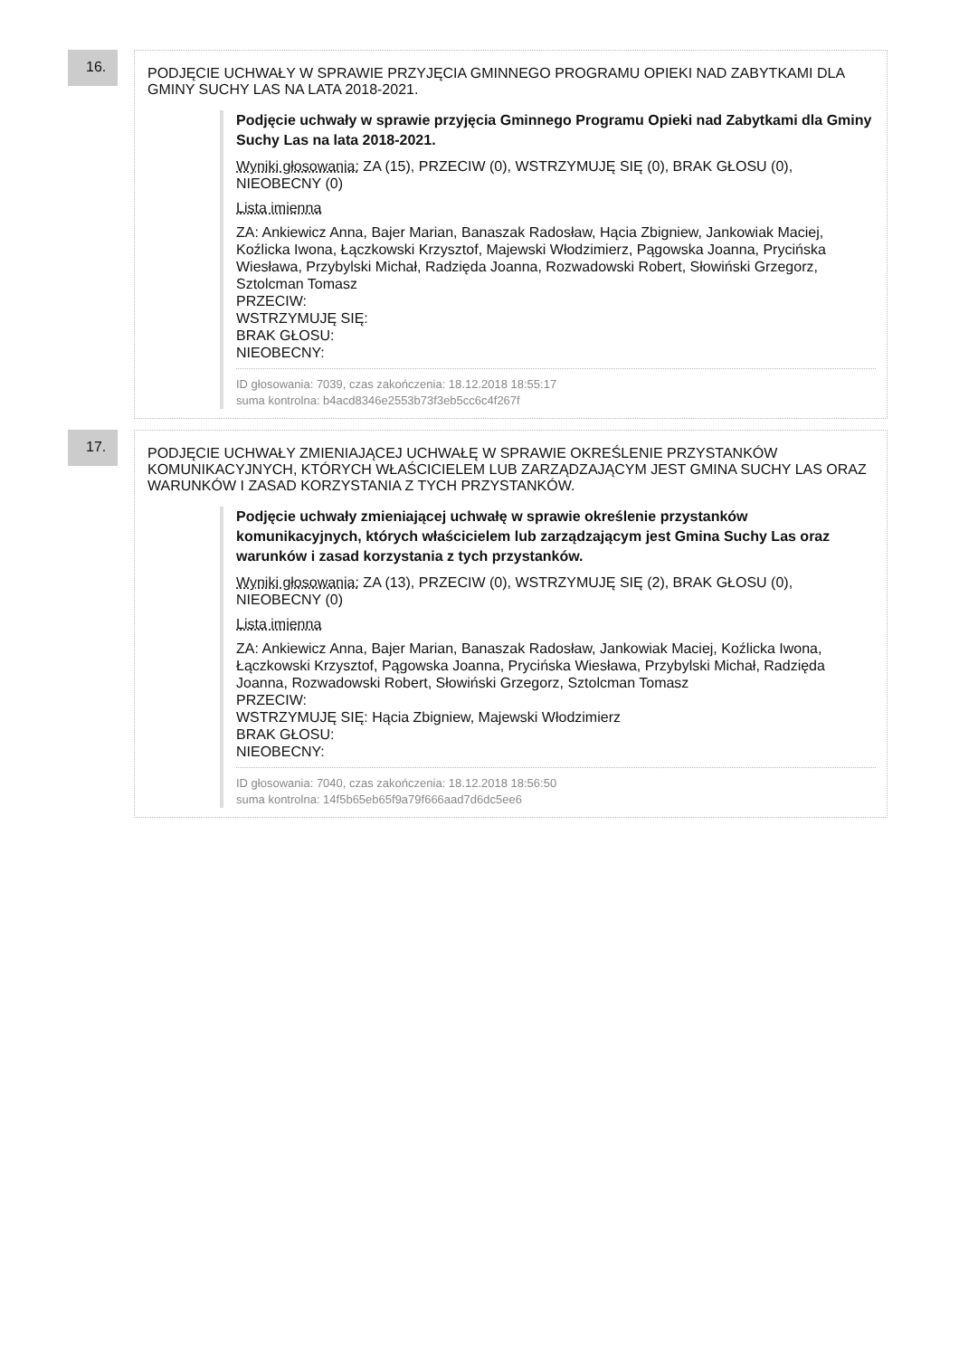16.
PODJĘCIE UCHWAŁY W SPRAWIE PRZYJĘCIA GMINNEGO PROGRAMU OPIEKI NAD ZABYTKAMI DLA GMINY SUCHY LAS NA LATA 2018-2021.
Podjęcie uchwały w sprawie przyjęcia Gminnego Programu Opieki nad Zabytkami dla Gminy Suchy Las na lata 2018-2021.
Wyniki głosowania: ZA (15), PRZECIW (0), WSTRZYMUJĘ SIĘ (0), BRAK GŁOSU (0), NIEOBECNY (0)
Lista imienna
ZA: Ankiewicz Anna, Bajer Marian, Banaszak Radosław, Hącia Zbigniew, Jankowiak Maciej, Koźlicka Iwona, Łączkowski Krzysztof, Majewski Włodzimierz, Pągowska Joanna, Prycińska Wiesława, Przybylski Michał, Radzięda Joanna, Rozwadowski Robert, Słowiński Grzegorz, Sztolcman Tomasz
PRZECIW:
WSTRZYMUJĘ SIĘ:
BRAK GŁOSU:
NIEOBECNY:
ID głosowania: 7039, czas zakończenia: 18.12.2018 18:55:17
suma kontrolna: b4acd8346e2553b73f3eb5cc6c4f267f
17.
PODJĘCIE UCHWAŁY ZMIENIAJĄCEJ UCHWAŁĘ W SPRAWIE OKREŚLENIE PRZYSTANKÓW KOMUNIKACYJNYCH, KTÓRYCH WŁAŚCICIELEM LUB ZARZĄDZAJĄCYM JEST GMINA SUCHY LAS ORAZ WARUNKÓW I ZASAD KORZYSTANIA Z TYCH PRZYSTANKÓW.
Podjęcie uchwały zmieniającej uchwałę w sprawie określenie przystanków komunikacyjnych, których właścicielem lub zarządzającym jest Gmina Suchy Las oraz warunków i zasad korzystania z tych przystanków.
Wyniki głosowania: ZA (13), PRZECIW (0), WSTRZYMUJĘ SIĘ (2), BRAK GŁOSU (0), NIEOBECNY (0)
Lista imienna
ZA: Ankiewicz Anna, Bajer Marian, Banaszak Radosław, Jankowiak Maciej, Koźlicka Iwona, Łączkowski Krzysztof, Pągowska Joanna, Prycińska Wiesława, Przybylski Michał, Radzięda Joanna, Rozwadowski Robert, Słowiński Grzegorz, Sztolcman Tomasz
PRZECIW:
WSTRZYMUJĘ SIĘ: Hącia Zbigniew, Majewski Włodzimierz
BRAK GŁOSU:
NIEOBECNY:
ID głosowania: 7040, czas zakończenia: 18.12.2018 18:56:50
suma kontrolna: 14f5b65eb65f9a79f666aad7d6dc5ee6